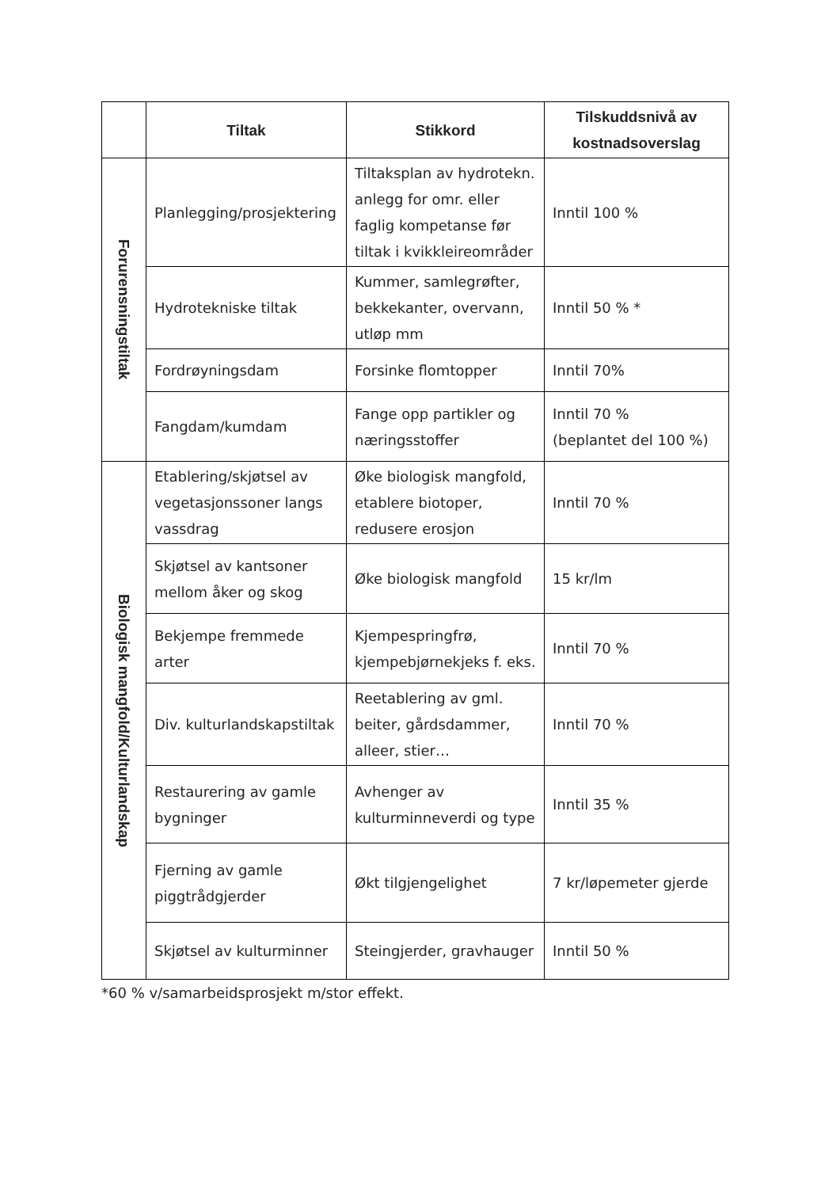| | Tiltak | Stikkord | Tilskuddsnivå av kostnadsoverslag |
| --- | --- | --- | --- |
| Forurensningstiltak | Planlegging/prosjektering | Tiltaksplan av hydrotekn. anlegg for omr. eller faglig kompetanse før tiltak i kvikkleireområder | Inntil 100 % |
| | Hydrotekniske tiltak | Kummer, samlegrøfter, bekkekanter, overvann, utløp mm | Inntil 50 % * |
| | Fordrøyningsdam | Forsinke flomtopper | Inntil 70% |
| | Fangdam/kumdam | Fange opp partikler og næringsstoffer | Inntil 70 % (beplantet del 100 %) |
| Biologisk mangfold/Kulturlandskap | Etablering/skjøtsel av vegetasjonssoner langs vassdrag | Øke biologisk mangfold, etablere biotoper, redusere erosjon | Inntil 70 % |
| | Skjøtsel av kantsoner mellom åker og skog | Øke biologisk mangfold | 15 kr/lm |
| | Bekjempe fremmede arter | Kjempespringfrø, kjempebjørnekjeks f. eks. | Inntil 70 % |
| | Div. kulturlandskapstiltak | Reetablering av gml. beiter, gårdsdammer, alleer, stier… | Inntil 70 % |
| | Restaurering av gamle bygninger | Avhenger av kulturminneverdi og type | Inntil 35 % |
| | Fjerning av gamle piggtrådgjerder | Økt tilgjengelighet | 7 kr/løpemeter gjerde |
| | Skjøtsel av kulturminner | Steingjerder, gravhauger | Inntil 50 % |
*60 % v/samarbeidsprosjekt m/stor effekt.